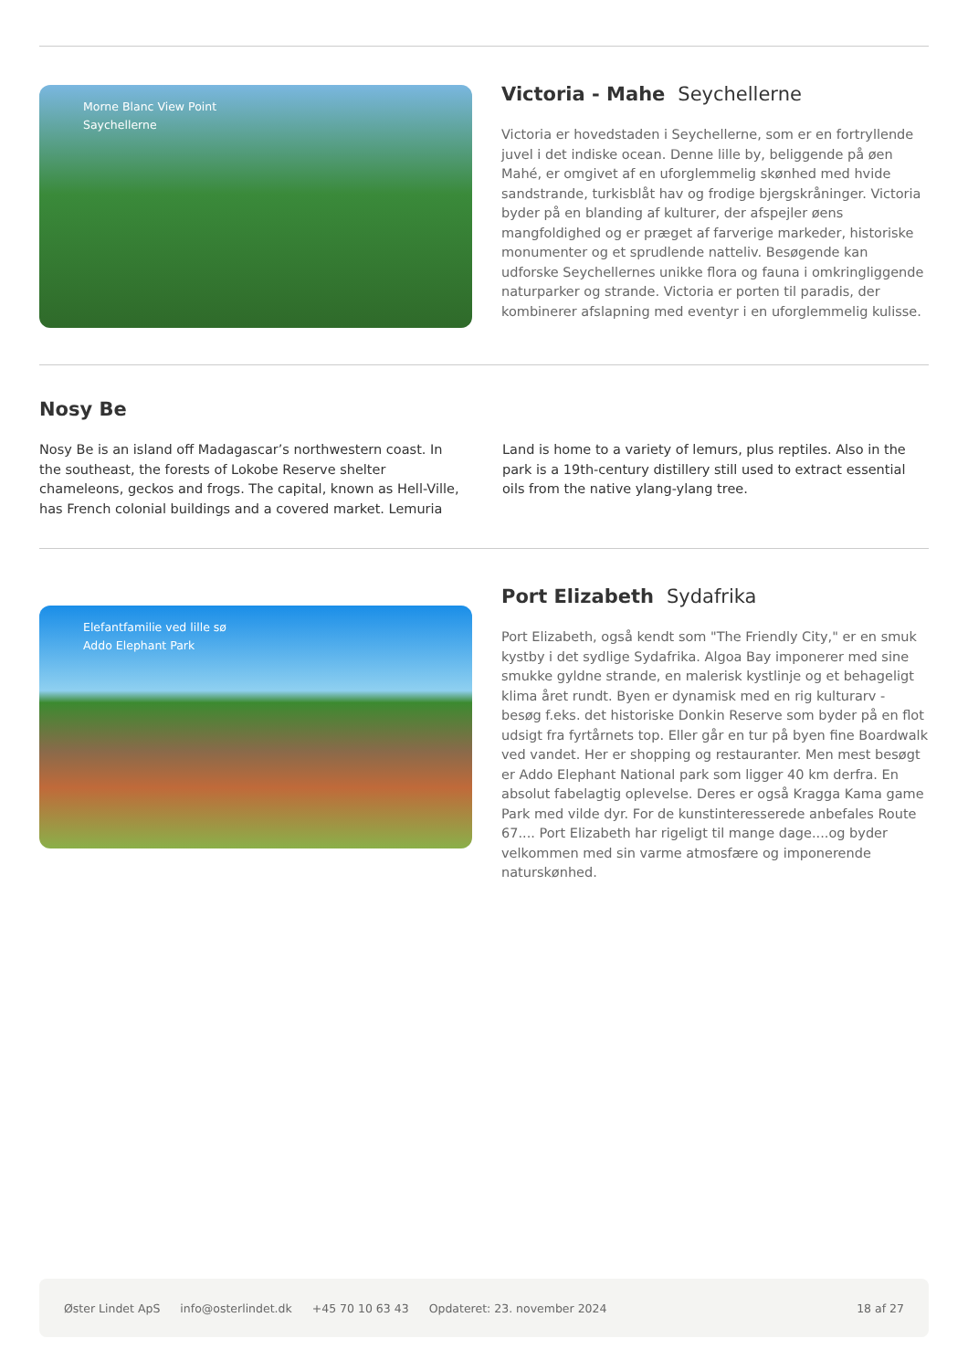Morne Blanc View Point
Saychellerne
Victoria - Mahe Seychellerne
Victoria er hovedstaden i Seychellerne, som er en fortryllende juvel i det indiske ocean. Denne lille by, beliggende på øen Mahé, er omgivet af en uforglemmelig skønhed med hvide sandstrande, turkisblåt hav og frodige bjergskråninger. Victoria byder på en blanding af kulturer, der afspejler øens mangfoldighed og er præget af farverige markeder, historiske monumenter og et sprudlende natteliv. Besøgende kan udforske Seychellernes unikke flora og fauna i omkringliggende naturparker og strande. Victoria er porten til paradis, der kombinerer afslapning med eventyr i en uforglemmelig kulisse.
Nosy Be
Nosy Be is an island off Madagascar’s northwestern coast. In the southeast, the forests of Lokobe Reserve shelter chameleons, geckos and frogs. The capital, known as Hell-Ville, has French colonial buildings and a covered market. Lemuria Land is home to a variety of lemurs, plus reptiles. Also in the park is a 19th-century distillery still used to extract essential oils from the native ylang-ylang tree.
Elefantfamilie ved lille sø
Addo Elephant Park
Port Elizabeth Sydafrika
Port Elizabeth, også kendt som "The Friendly City," er en smuk kystby i det sydlige Sydafrika. Algoa Bay imponerer med sine smukke gyldne strande, en malerisk kystlinje og et behageligt klima året rundt. Byen er dynamisk med en rig kulturarv - besøg f.eks. det historiske Donkin Reserve som byder på en flot udsigt fra fyrtårnets top. Eller går en tur på byen fine Boardwalk ved vandet. Her er shopping og restauranter. Men mest besøgt er Addo Elephant National park som ligger 40 km derfra. En absolut fabelagtig oplevelse. Deres er også Kragga Kama game Park med vilde dyr. For de kunstinteresserede anbefales Route 67.... Port Elizabeth har rigeligt til mange dage....og byder velkommen med sin varme atmosfære og imponerende naturskønhed.
Øster Lindet ApS info@osterlindet.dk +45 70 10 63 43 Opdateret: 23. november 2024 18 af 27